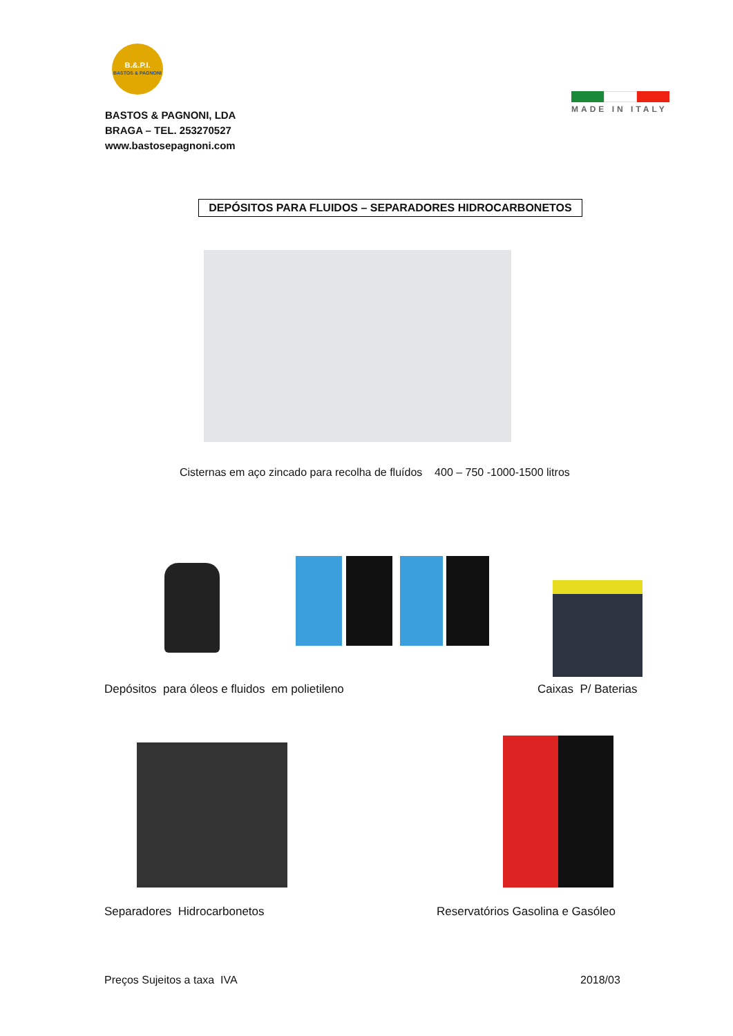B.&.P.I.
BASTOS & PAGNONI
BASTOS & PAGNONI, LDA
BRAGA – TEL. 253270527
www.bastosepagnoni.com
MADE IN ITALY
DEPÓSITOS PARA FLUIDOS – SEPARADORES HIDROCARBONETOS
Cisternas em aço zincado para recolha de fluídos 400 – 750 -1000-1500 litros
Depósitos para óleos e fluidos em polietileno
Caixas P/ Baterias
Separadores Hidrocarbonetos
Reservatórios Gasolina e Gasóleo
Preços Sujeitos a taxa IVA 2018/03